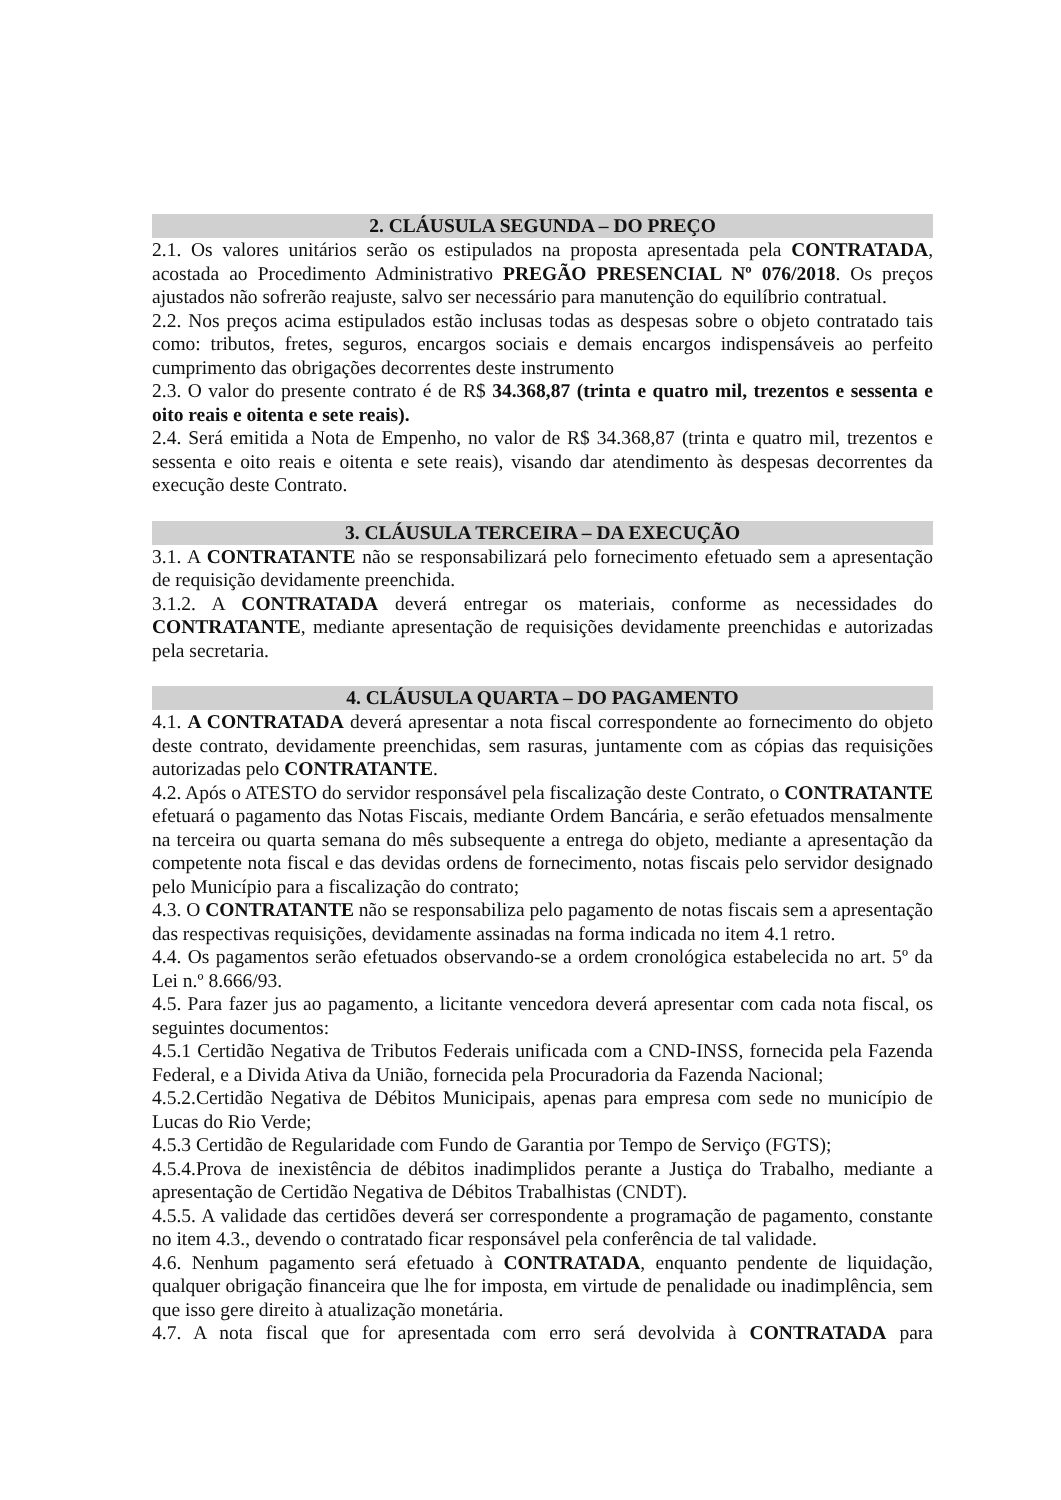2. CLÁUSULA SEGUNDA – DO PREÇO
2.1. Os valores unitários serão os estipulados na proposta apresentada pela CONTRATADA, acostada ao Procedimento Administrativo PREGÃO PRESENCIAL Nº 076/2018. Os preços ajustados não sofrerão reajuste, salvo ser necessário para manutenção do equilíbrio contratual.
2.2. Nos preços acima estipulados estão inclusas todas as despesas sobre o objeto contratado tais como: tributos, fretes, seguros, encargos sociais e demais encargos indispensáveis ao perfeito cumprimento das obrigações decorrentes deste instrumento
2.3. O valor do presente contrato é de R$ 34.368,87 (trinta e quatro mil, trezentos e sessenta e oito reais e oitenta e sete reais).
2.4. Será emitida a Nota de Empenho, no valor de R$ 34.368,87 (trinta e quatro mil, trezentos e sessenta e oito reais e oitenta e sete reais), visando dar atendimento às despesas decorrentes da execução deste Contrato.
3. CLÁUSULA TERCEIRA – DA EXECUÇÃO
3.1. A CONTRATANTE não se responsabilizará pelo fornecimento efetuado sem a apresentação de requisição devidamente preenchida.
3.1.2. A CONTRATADA deverá entregar os materiais, conforme as necessidades do CONTRATANTE, mediante apresentação de requisições devidamente preenchidas e autorizadas pela secretaria.
4. CLÁUSULA QUARTA – DO PAGAMENTO
4.1. A CONTRATADA deverá apresentar a nota fiscal correspondente ao fornecimento do objeto deste contrato, devidamente preenchidas, sem rasuras, juntamente com as cópias das requisições autorizadas pelo CONTRATANTE.
4.2. Após o ATESTO do servidor responsável pela fiscalização deste Contrato, o CONTRATANTE efetuará o pagamento das Notas Fiscais, mediante Ordem Bancária, e serão efetuados mensalmente na terceira ou quarta semana do mês subsequente a entrega do objeto, mediante a apresentação da competente nota fiscal e das devidas ordens de fornecimento, notas fiscais pelo servidor designado pelo Município para a fiscalização do contrato;
4.3. O CONTRATANTE não se responsabiliza pelo pagamento de notas fiscais sem a apresentação das respectivas requisições, devidamente assinadas na forma indicada no item 4.1 retro.
4.4. Os pagamentos serão efetuados observando-se a ordem cronológica estabelecida no art. 5º da Lei n.º 8.666/93.
4.5. Para fazer jus ao pagamento, a licitante vencedora deverá apresentar com cada nota fiscal, os seguintes documentos:
4.5.1 Certidão Negativa de Tributos Federais unificada com a CND-INSS, fornecida pela Fazenda Federal, e a Divida Ativa da União, fornecida pela Procuradoria da Fazenda Nacional;
4.5.2.Certidão Negativa de Débitos Municipais, apenas para empresa com sede no município de Lucas do Rio Verde;
4.5.3 Certidão de Regularidade com Fundo de Garantia por Tempo de Serviço (FGTS);
4.5.4.Prova de inexistência de débitos inadimplidos perante a Justiça do Trabalho, mediante a apresentação de Certidão Negativa de Débitos Trabalhistas (CNDT).
4.5.5. A validade das certidões deverá ser correspondente a programação de pagamento, constante no item 4.3., devendo o contratado ficar responsável pela conferência de tal validade.
4.6. Nenhum pagamento será efetuado à CONTRATADA, enquanto pendente de liquidação, qualquer obrigação financeira que lhe for imposta, em virtude de penalidade ou inadimplência, sem que isso gere direito à atualização monetária.
4.7. A nota fiscal que for apresentada com erro será devolvida à CONTRATADA para